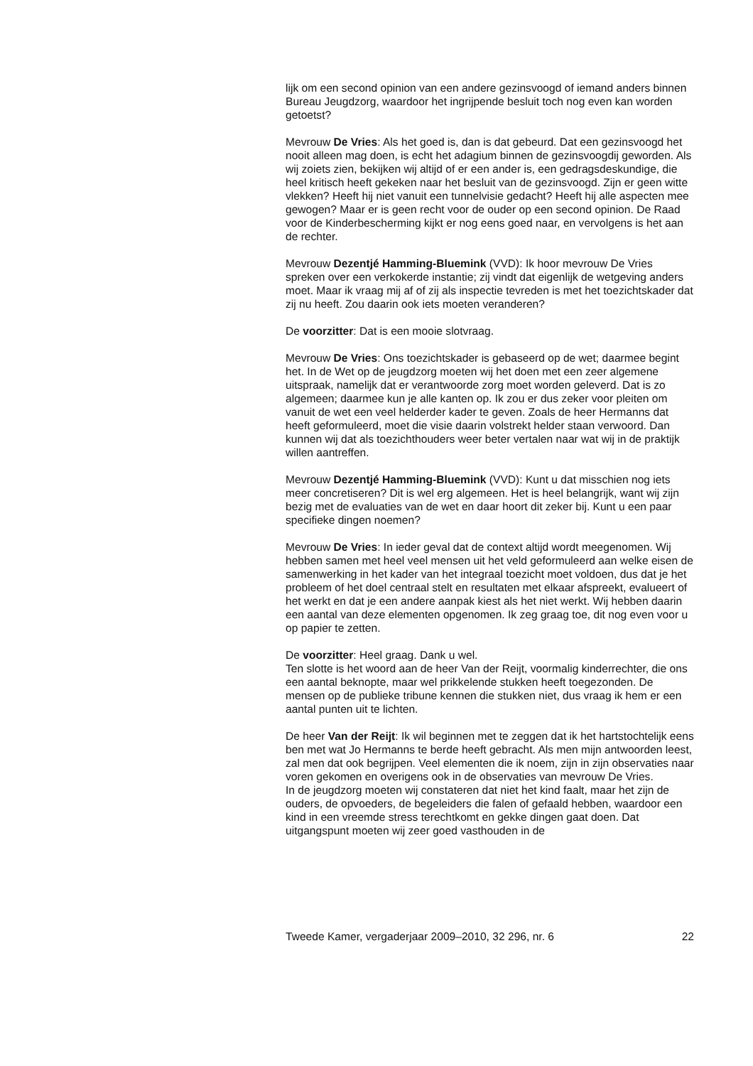lijk om een second opinion van een andere gezinsvoogd of iemand anders binnen Bureau Jeugdzorg, waardoor het ingrijpende besluit toch nog even kan worden getoetst?
Mevrouw De Vries: Als het goed is, dan is dat gebeurd. Dat een gezins­voogd het nooit alleen mag doen, is echt het adagium binnen de gezins­voogdij geworden. Als wij zoiets zien, bekijken wij altijd of er een ander is, een gedragsdeskundige, die heel kritisch heeft gekeken naar het besluit van de gezinsvoogd. Zijn er geen witte vlekken? Heeft hij niet vanuit een tunnelvisie gedacht? Heeft hij alle aspecten mee gewogen? Maar er is geen recht voor de ouder op een second opinion. De Raad voor de Kinder­bescherming kijkt er nog eens goed naar, en vervolgens is het aan de rechter.
Mevrouw Dezentjé Hamming-Bluemink (VVD): Ik hoor mevrouw De Vries spreken over een verkokerde instantie; zij vindt dat eigenlijk de wetgeving anders moet. Maar ik vraag mij af of zij als inspectie tevreden is met het toezichtskader dat zij nu heeft. Zou daarin ook iets moeten veranderen?
De voorzitter: Dat is een mooie slotvraag.
Mevrouw De Vries: Ons toezichtskader is gebaseerd op de wet; daarmee begint het. In de Wet op de jeugdzorg moeten wij het doen met een zeer algemene uitspraak, namelijk dat er verantwoorde zorg moet worden geleverd. Dat is zo algemeen; daarmee kun je alle kanten op. Ik zou er dus zeker voor pleiten om vanuit de wet een veel helderder kader te geven. Zoals de heer Hermanns dat heeft geformuleerd, moet die visie daarin volstrekt helder staan verwoord. Dan kunnen wij dat als toezichthouders weer beter vertalen naar wat wij in de praktijk willen aantreffen.
Mevrouw Dezentjé Hamming-Bluemink (VVD): Kunt u dat misschien nog iets meer concretiseren? Dit is wel erg algemeen. Het is heel belang­rijk, want wij zijn bezig met de evaluaties van de wet en daar hoort dit zeker bij. Kunt u een paar specifieke dingen noemen?
Mevrouw De Vries: In ieder geval dat de context altijd wordt meege­nomen. Wij hebben samen met heel veel mensen uit het veld geformu­leerd aan welke eisen de samenwerking in het kader van het integraal toezicht moet voldoen, dus dat je het probleem of het doel centraal stelt en resultaten met elkaar afspreekt, evalueert of het werkt en dat je een andere aanpak kiest als het niet werkt. Wij hebben daarin een aantal van deze elementen opgenomen. Ik zeg graag toe, dit nog even voor u op papier te zetten.
De voorzitter: Heel graag. Dank u wel.
Ten slotte is het woord aan de heer Van der Reijt, voormalig kinderrechter, die ons een aantal beknopte, maar wel prikkelende stukken heeft toege­zonden. De mensen op de publieke tribune kennen die stukken niet, dus vraag ik hem er een aantal punten uit te lichten.
De heer Van der Reijt: Ik wil beginnen met te zeggen dat ik het hartstoch­telijk eens ben met wat Jo Hermanns te berde heeft gebracht. Als men mijn antwoorden leest, zal men dat ook begrijpen. Veel elementen die ik noem, zijn in zijn observaties naar voren gekomen en overigens ook in de observaties van mevrouw De Vries.
In de jeugdzorg moeten wij constateren dat niet het kind faalt, maar het zijn de ouders, de opvoeders, de begeleiders die falen of gefaald hebben, waardoor een kind in een vreemde stress terechtkomt en gekke dingen gaat doen. Dat uitgangspunt moeten wij zeer goed vasthouden in de
Tweede Kamer, vergaderjaar 2009–2010, 32 296, nr. 6 22